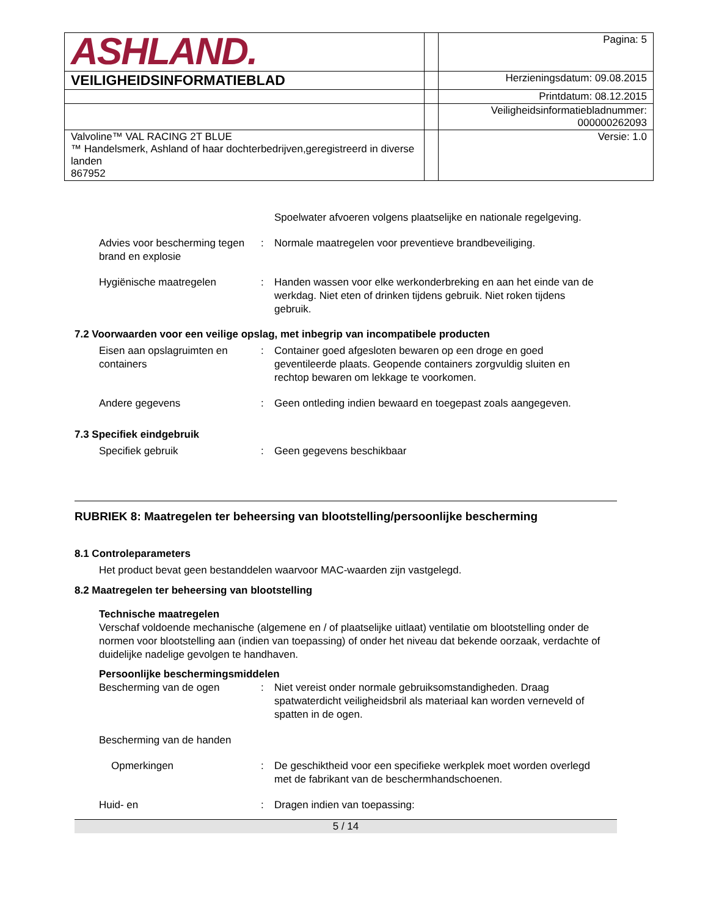| ASHLAND. | | Pagina: 5 |
| VEILIGHEIDSINFORMATIEBLAD | | Herzieningsdatum: 09.08.2015 |
| | | Printdatum: 08.12.2015 |
| | | Veiligheidsinformatiebladnummer: 000000262093 |
| Valvoline™ VAL RACING 2T BLUE ™ Handelsmerk, Ashland of haar dochterbedrijven,geregistreerd in diverse landen 867952 | | Versie: 1.0 |
Spoelwater afvoeren volgens plaatselijke en nationale regelgeving.
Advies voor bescherming tegen brand en explosie
: Normale maatregelen voor preventieve brandbeveiliging.
Hygiënische maatregelen : Handen wassen voor elke werkonderbreking en aan het einde van de werkdag. Niet eten of drinken tijdens gebruik. Niet roken tijdens gebruik.
7.2 Voorwaarden voor een veilige opslag, met inbegrip van incompatibele producten
Eisen aan opslagruimten en containers
: Container goed afgesloten bewaren op een droge en goed geventileerde plaats. Geopende containers zorgvuldig sluiten en rechtop bewaren om lekkage te voorkomen.
Andere gegevens : Geen ontleding indien bewaard en toegepast zoals aangegeven.
7.3 Specifiek eindgebruik
Specifiek gebruik : Geen gegevens beschikbaar
RUBRIEK 8: Maatregelen ter beheersing van blootstelling/persoonlijke bescherming
8.1 Controleparameters
Het product bevat geen bestanddelen waarvoor MAC-waarden zijn vastgelegd.
8.2 Maatregelen ter beheersing van blootstelling
Technische maatregelen
Verschaf voldoende mechanische (algemene en / of plaatselijke uitlaat) ventilatie om blootstelling onder de normen voor blootstelling aan (indien van toepassing) of onder het niveau dat bekende oorzaak, verdachte of duidelijke nadelige gevolgen te handhaven.
Persoonlijke beschermingsmiddelen
Bescherming van de ogen : Niet vereist onder normale gebruiksomstandigheden. Draag spatwaterdicht veiligheidsbril als materiaal kan worden verneveld of spatten in de ogen.
Bescherming van de handen
Opmerkingen : De geschiktheid voor een specifieke werkplek moet worden overlegd met de fabrikant van de beschermhandschoenen.
Huid- en : Dragen indien van toepassing:
5 / 14